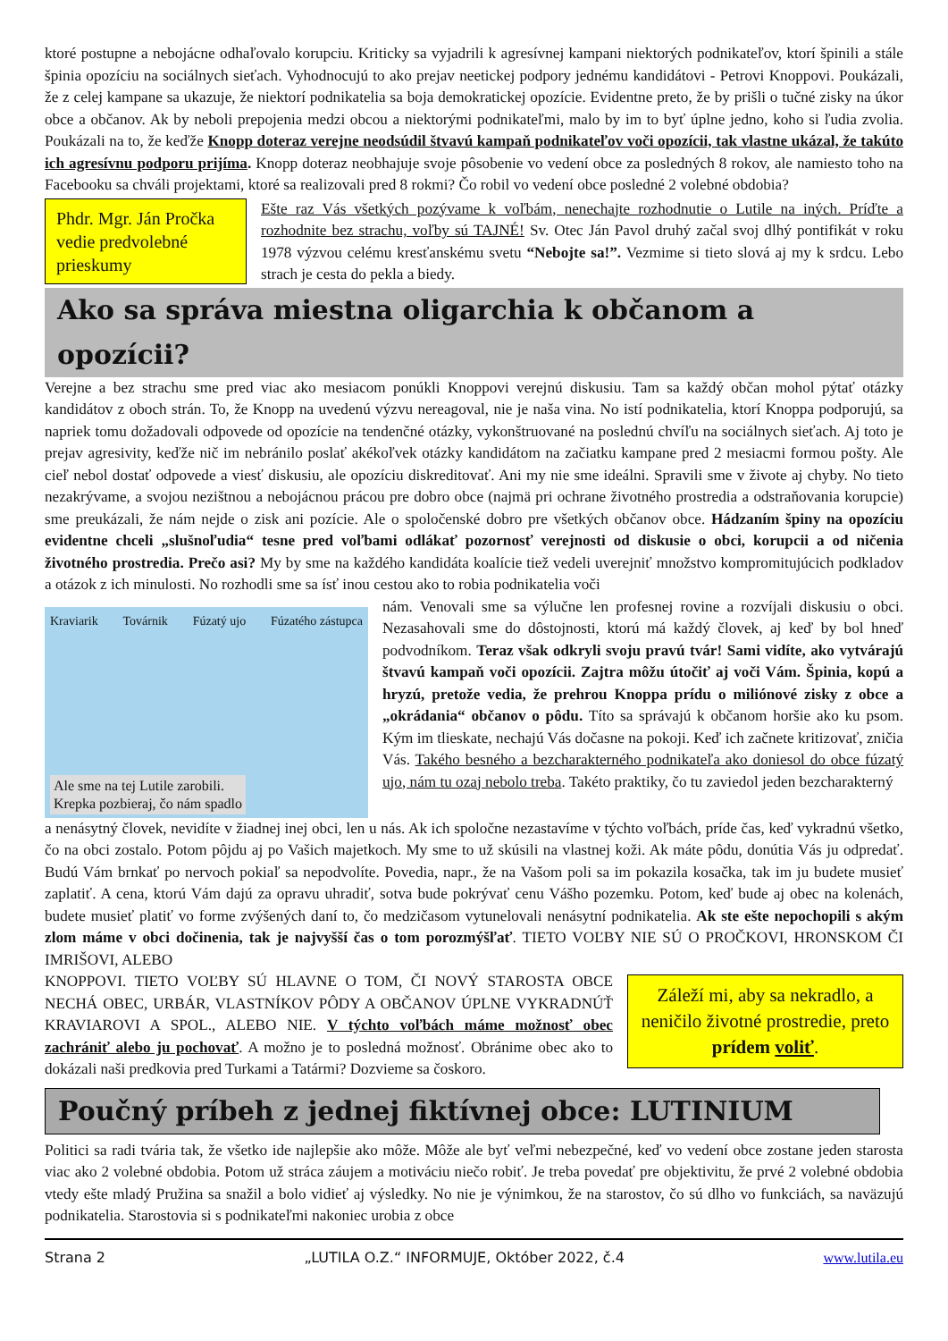ktoré postupne a nebojácne odhaľovalo korupciu. Kriticky sa vyjadrili k agresívnej kampani niektorých podnikateľov, ktorí špinili a stále špinia opozíciu na sociálnych sieťach. Vyhodnocujú to ako prejav neetickej podpory jednému kandidátovi - Petrovi Knoppovi. Poukázali, že z celej kampane sa ukazuje, že niektorí podnikatelia sa boja demokratickej opozície. Evidentne preto, že by prišli o tučné zisky na úkor obce a občanov. Ak by neboli prepojenia medzi obcou a niektorými podnikateľmi, malo by im to byť úplne jedno, koho si ľudia zvolia. Poukázali na to, že keďže Knopp doteraz verejne neodsúdil štvavú kampaň podnikateľov voči opozícii, tak vlastne ukázal, že takúto ich agresívnu podporu prijíma. Knopp doteraz neobhajuje svoje pôsobenie vo vedení obce za posledných 8 rokov, ale namiesto toho na Facebooku sa chváli projektami, ktoré sa realizovali pred 8 rokmi? Čo robil vo vedení obce posledné 2 volebné obdobia?
Phdr. Mgr. Ján Pročka vedie predvolebné prieskumy
Ešte raz Vás všetkých pozývame k voľbám, nenechajte rozhodnutie o Lutile na iných. Príďte a rozhodnite bez strachu, voľby sú TAJNÉ! Sv. Otec Ján Pavol druhý začal svoj dlhý pontifikát v roku 1978 výzvou celému kresťanskému svetu “Nebojte sa!”. Vezmime si tieto slová aj my k srdcu. Lebo strach je cesta do pekla a biedy.
Ako sa správa miestna oligarchia k občanom a opozícii?
Verejne a bez strachu sme pred viac ako mesiacom ponúkli Knoppovi verejnú diskusiu. Tam sa každý občan mohol pýtať otázky kandidátov z oboch strán. To, že Knopp na uvedenú výzvu nereagoval, nie je naša vina. No istí podnikatelia, ktorí Knoppa podporujú, sa napriek tomu dožadovali odpovede od opozície na tendenčné otázky, vykonštruované na poslednú chvíľu na sociálnych sieťach. Aj toto je prejav agresivity, keďže nič im nebránilo poslať akékoľvek otázky kandidátom na začiatku kampane pred 2 mesiacmi formou pošty. Ale cieľ nebol dostať odpovede a viesť diskusiu, ale opozíciu diskreditovať. Ani my nie sme ideálni. Spravili sme v živote aj chyby. No tieto nezakrývame, a svojou nezištnou a nebojácnou prácou pre dobro obce (najmä pri ochrane životného prostredia a odstraňovania korupcie) sme preukázali, že nám nejde o zisk ani pozície. Ale o spoločenské dobro pre všetkých občanov obce. Hádzaním špiny na opozíciu evidentne chceli „slušnoľudia“ tesne pred voľbami odlákať pozornosť verejnosti od diskusie o obci, korupcii a od ničenia životného prostredia. Prečo asi? My by sme na každého kandidáta koalície tiež vedeli uverejniť množstvo kompromitujúcich podkladov a otázok z ich minulosti. No rozhodli sme sa ísť inou cestou ako to robia podnikatelia voči
Kraviarik Továrnik Fúzatý ujo Fúzatého zástupca
Ale sme na tej Lutile zarobili.
Krepka pozbieraj, čo nám spadlo
nám. Venovali sme sa výlučne len profesnej rovine a rozvíjali diskusiu o obci. Nezasahovali sme do dôstojnosti, ktorú má každý človek, aj keď by bol hneď podvodníkom. Teraz však odkryli svoju pravú tvár! Sami vidíte, ako vytvárajú štvavú kampaň voči opozícii. Zajtra môžu útočiť aj voči Vám. Špinia, kopú a hryzú, pretože vedia, že prehrou Knoppa prídu o milióno­vé zisky z obce a „okrádania“ občanov o pôdu. Títo sa správajú k občanom horšie ako ku psom. Kým im tlieskate, nechajú Vás dočasne na pokoji. Keď ich začnete kritizovať, zničia Vás. Takého besného a bezcharakterného podnikateľa ako doniesol do obce fúzatý ujo, nám tu ozaj nebolo treba. Takéto praktiky, čo tu zaviedol jeden bezcharakterný
a nenásytný človek, nevidíte v žiadnej inej obci, len u nás. Ak ich spoločne nezastavíme v týchto voľbách, príde čas, keď vykradnú všetko, čo na obci zostalo. Potom pôjdu aj po Vašich majetkoch. My sme to už skúsili na vlastnej koži. Ak máte pôdu, donútia Vás ju odpredať. Budú Vám brnkať po nervoch pokiaľ sa nepodvolíte. Povedia, napr., že na Vašom poli sa im pokazila kosačka, tak im ju budete musieť zaplatiť. A cena, ktorú Vám dajú za opravu uhradiť, sotva bude pokrývať cenu Vášho pozemku. Potom, keď bude aj obec na kolenách, budete musieť platiť vo forme zvýšených daní to, čo medzičasom vytunelovali nenásytní podnikatelia. Ak ste ešte nepochopili s akým zlom máme v obci dočinenia, tak je najvyšší čas o tom porozmýšľať. TIETO VOĽBY NIE SÚ O PROČKOVI, HRONSKOM ČI IMRIŠOVI, ALEBO
KNOPPOVI. TIETO VOĽBY SÚ HLAVNE O TOM, ČI NOVÝ STAROSTA OBCE NECHÁ OBEC, URBÁR, VLASTNÍKOV PÔDY A OBČANOV ÚPLNE VYKRADNÚŤ KRAVIAROVI A SPOL., ALEBO NIE. V týchto voľbách máme možnosť obec zachrániť alebo ju pochovať. A možno je to posledná možnosť. Obránime obec ako to dokázali naši predkovia pred Turkami a Tatármi? Dozvieme sa čoskoro.
Záleží mi, aby sa nekradlo, a neničilo životné prostredie, preto prídem voliť.
Poučný príbeh z jednej fiktívnej obce: LUTINIUM
Politici sa radi tvária tak, že všetko ide najlepšie ako môže. Môže ale byť veľmi nebezpečné, keď vo vedení obce zostane jeden starosta viac ako 2 volebné obdobia. Potom už stráca záujem a motiváciu niečo robiť. Je treba povedať pre objektivitu, že prvé 2 volebné obdobia vtedy ešte mladý Pružina sa snažil a bolo vidieť aj výsledky. No nie je výnimkou, že na starostov, čo sú dlho vo funkciách, sa naväzujú podnikatelia. Starostovia si s podnikateľmi nakoniec urobia z obce
Strana 2 „LUTILA O.Z.“ INFORMUJE, Október 2022, č.4 www.lutila.eu